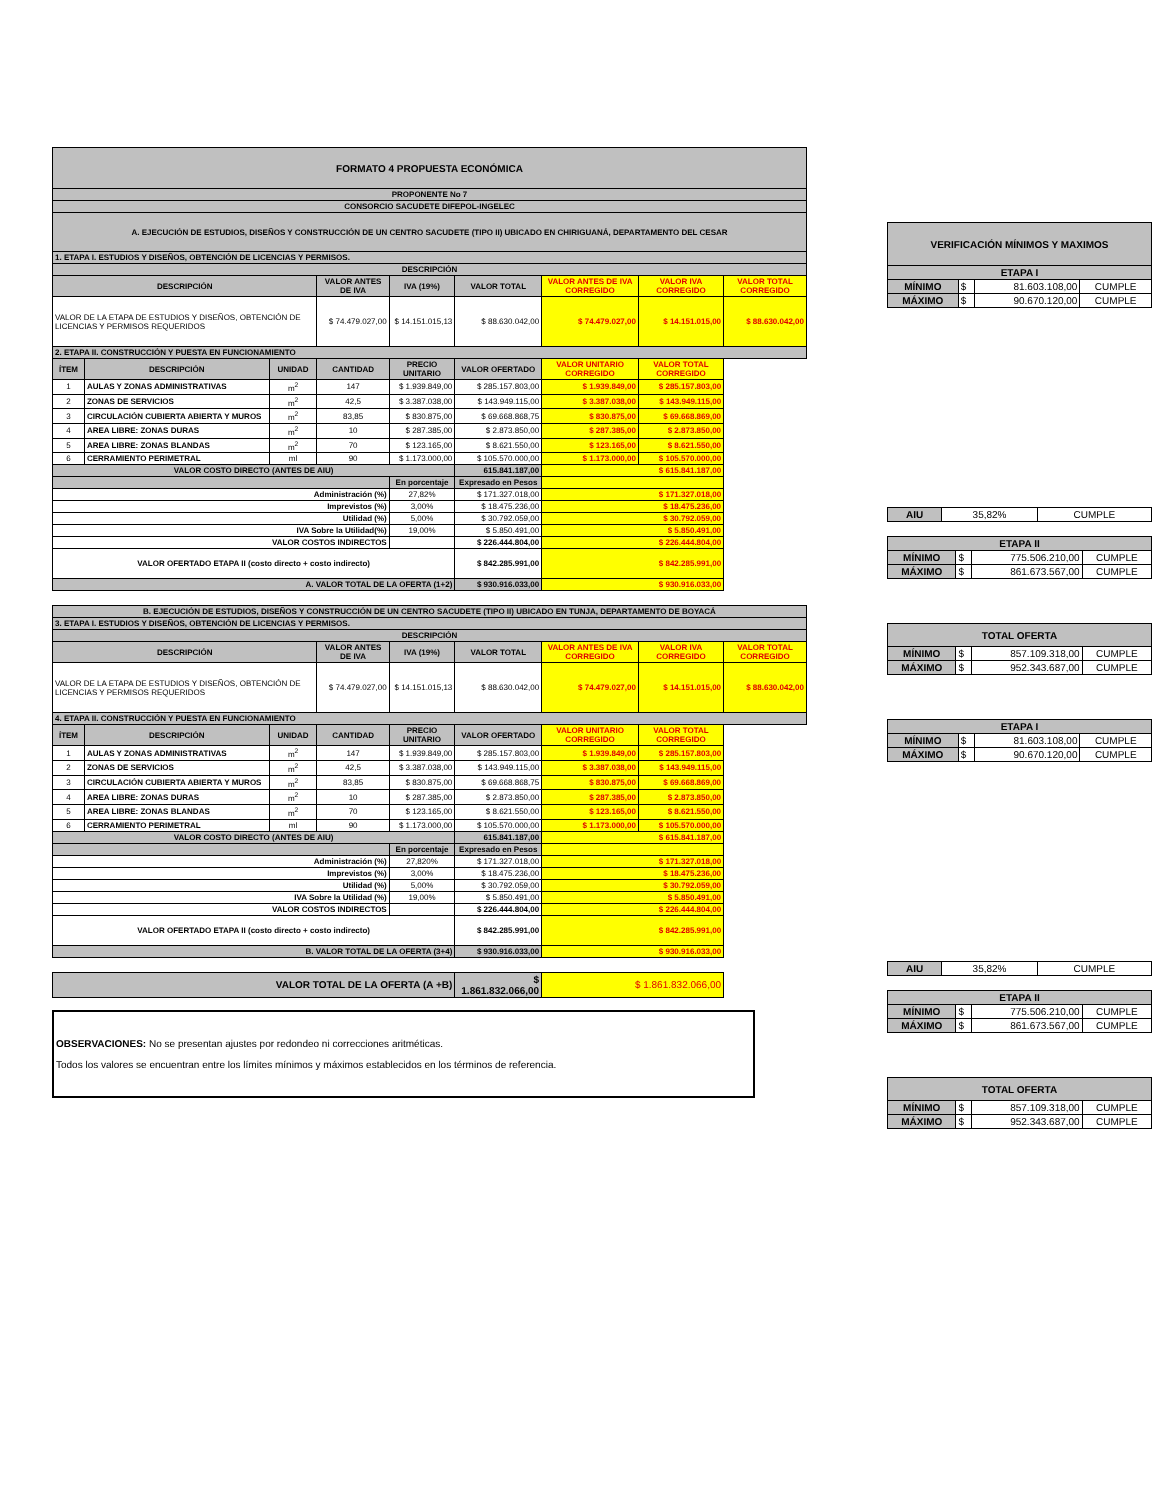| FORMATO 4 PROPUESTA ECONÓMICA | | | | | | | | |
| --- | --- | --- | --- | --- | --- | --- | --- | --- |
| PROPONENTE No 7 | | | | | | | | |
| CONSORCIO SACUDETE DIFEPOL-INGELEC | | | | | | | | |
| A. EJECUCIÓN DE ESTUDIOS, DISEÑOS Y CONSTRUCCIÓN DE UN CENTRO SACUDETE (TIPO II) UBICADO EN CHIRIGUANÁ, DEPARTAMENTO DEL CESAR | | | | | | | | |
| 1. ETAPA I. ESTUDIOS Y DISEÑOS, OBTENCIÓN DE LICENCIAS Y PERMISOS. | | | | | | | | |
| DESCRIPCIÓN | | | | | | | | |
| DESCRIPCIÓN | | | VALOR ANTES DE IVA | IVA (19%) | VALOR TOTAL | VALOR ANTES DE IVA CORREGIDO | VALOR IVA CORREGIDO | VALOR TOTAL CORREGIDO |
| VALOR DE LA ETAPA DE ESTUDIOS Y DISEÑOS, OBTENCIÓN DE LICENCIAS Y PERMISOS REQUERIDOS | | | $ 74.479.027,00 | $ 14.151.015,13 | $ 88.630.042,00 | $ 74.479.027,00 | $ 14.151.015,00 | $ 88.630.042,00 |
| 2. ETAPA II. CONSTRUCCIÓN Y PUESTA EN FUNCIONAMIENTO | | | | | | | | |
| ÍTEM | DESCRIPCIÓN | UNIDAD | CANTIDAD | PRECIO UNITARIO | VALOR OFERTADO | VALOR UNITARIO CORREGIDO | VALOR TOTAL CORREGIDO | |
| 1 | AULAS Y ZONAS ADMINISTRATIVAS | m<sup>2</sup> | 147 | $ 1.939.849,00 | $ 285.157.803,00 | $ 1.939.849,00 | $ 285.157.803,00 | |
| 2 | ZONAS DE SERVICIOS | m<sup>2</sup> | 42,5 | $ 3.387.038,00 | $ 143.949.115,00 | $ 3.387.038,00 | $ 143.949.115,00 | |
| 3 | CIRCULACIÓN CUBIERTA ABIERTA Y MUROS | m<sup>2</sup> | 83,85 | $ 830.875,00 | $ 69.668.868,75 | $ 830.875,00 | $ 69.668.869,00 | |
| 4 | AREA LIBRE: ZONAS DURAS | m<sup>2</sup> | 10 | $ 287.385,00 | $ 2.873.850,00 | $ 287.385,00 | $ 2.873.850,00 | |
| 5 | AREA LIBRE: ZONAS BLANDAS | m<sup>2</sup> | 70 | $ 123.165,00 | $ 8.621.550,00 | $ 123.165,00 | $ 8.621.550,00 | |
| 6 | CERRAMIENTO PERIMETRAL | ml | 90 | $ 1.173.000,00 | $ 105.570.000,00 | $ 1.173.000,00 | $ 105.570.000,00 | |
| VALOR COSTO DIRECTO (ANTES DE AIU) | | | | | 615.841.187,00 | $ 615.841.187,00 | | |
| | | | | En porcentaje | Expresado en Pesos | | | |
| Administración (%) | | | | 27,82% | $ 171.327.018,00 | $ 171.327.018,00 | | |
| Imprevistos (%) | | | | 3,00% | $ 18.475.236,00 | $ 18.475.236,00 | | |
| Utilidad (%) | | | | 5,00% | $ 30.792.059,00 | $ 30.792.059,00 | | |
| IVA Sobre la Utilidad(%) | | | | 19,00% | $ 5.850.491,00 | $ 5.850.491,00 | | |
| VALOR COSTOS INDIRECTOS | | | | | $ 226.444.804,00 | $ 226.444.804,00 | | |
| VALOR OFERTADO ETAPA II (costo directo + costo indirecto) | | | | | $ 842.285.991,00 | $ 842.285.991,00 | | |
| A. VALOR TOTAL DE LA OFERTA (1+2) | | | | | $ 930.916.033,00 | $ 930.916.033,00 | | |
| B. EJECUCIÓN DE ESTUDIOS, DISEÑOS Y CONSTRUCCIÓN DE UN CENTRO SACUDETE (TIPO II) UBICADO EN TUNJA, DEPARTAMENTO DE BOYACÁ | | | | | | | | |
| 3. ETAPA I. ESTUDIOS Y DISEÑOS, OBTENCIÓN DE LICENCIAS Y PERMISOS. | | | | | | | | |
| DESCRIPCIÓN | | | | | | | | |
| DESCRIPCIÓN | | | VALOR ANTES DE IVA | IVA (19%) | VALOR TOTAL | VALOR ANTES DE IVA CORREGIDO | VALOR IVA CORREGIDO | VALOR TOTAL CORREGIDO |
| VALOR DE LA ETAPA DE ESTUDIOS Y DISEÑOS, OBTENCIÓN DE LICENCIAS Y PERMISOS REQUERIDOS | | | $ 74.479.027,00 | $ 14.151.015,13 | $ 88.630.042,00 | $ 74.479.027,00 | $ 14.151.015,00 | $ 88.630.042,00 |
| 4. ETAPA II. CONSTRUCCIÓN Y PUESTA EN FUNCIONAMIENTO | | | | | | | | |
| ÍTEM | DESCRIPCIÓN | UNIDAD | CANTIDAD | PRECIO UNITARIO | VALOR OFERTADO | VALOR UNITARIO CORREGIDO | VALOR TOTAL CORREGIDO | |
| 1 | AULAS Y ZONAS ADMINISTRATIVAS | m<sup>2</sup> | 147 | $ 1.939.849,00 | $ 285.157.803,00 | $ 1.939.849,00 | $ 285.157.803,00 | |
| 2 | ZONAS DE SERVICIOS | m<sup>2</sup> | 42,5 | $ 3.387.038,00 | $ 143.949.115,00 | $ 3.387.038,00 | $ 143.949.115,00 | |
| 3 | CIRCULACIÓN CUBIERTA ABIERTA Y MUROS | m<sup>2</sup> | 83,85 | $ 830.875,00 | $ 69.668.868,75 | $ 830.875,00 | $ 69.668.869,00 | |
| 4 | AREA LIBRE: ZONAS DURAS | m<sup>2</sup> | 10 | $ 287.385,00 | $ 2.873.850,00 | $ 287.385,00 | $ 2.873.850,00 | |
| 5 | AREA LIBRE: ZONAS BLANDAS | m<sup>2</sup> | 70 | $ 123.165,00 | $ 8.621.550,00 | $ 123.165,00 | $ 8.621.550,00 | |
| 6 | CERRAMIENTO PERIMETRAL | ml | 90 | $ 1.173.000,00 | $ 105.570.000,00 | $ 1.173.000,00 | $ 105.570.000,00 | |
| VALOR COSTO DIRECTO (ANTES DE AIU) | | | | | 615.841.187,00 | $ 615.841.187,00 | | |
| | | | | En porcentaje | Expresado en Pesos | | | |
| Administración (%) | | | | 27,820% | $ 171.327.018,00 | $ 171.327.018,00 | | |
| Imprevistos (%) | | | | 3,00% | $ 18.475.236,00 | $ 18.475.236,00 | | |
| Utilidad (%) | | | | 5,00% | $ 30.792.059,00 | $ 30.792.059,00 | | |
| IVA Sobre la Utilidad (%) | | | | 19,00% | $ 5.850.491,00 | $ 5.850.491,00 | | |
| VALOR COSTOS INDIRECTOS | | | | | $ 226.444.804,00 | $ 226.444.804,00 | | |
| VALOR OFERTADO ETAPA II (costo directo + costo indirecto) | | | | | $ 842.285.991,00 | $ 842.285.991,00 | | |
| B. VALOR TOTAL DE LA OFERTA (3+4) | | | | | $ 930.916.033,00 | $ 930.916.033,00 | | |
| VALOR TOTAL DE LA OFERTA (A +B) | | | | | $ 1.861.832.066,00 | $ 1.861.832.066,00 | | |
OBSERVACIONES: No se presentan ajustes por redondeo ni correcciones aritméticas.
Todos los valores se encuentran entre los límites mínimos y máximos establecidos en los términos de referencia.
| VERIFICACIÓN MÍNIMOS Y MAXIMOS | | | |
| --- | --- | --- | --- |
| ETAPA I | | | |
| MÍNIMO | $ | 81.603.108,00 | CUMPLE |
| MÁXIMO | $ | 90.670.120,00 | CUMPLE |
| AIU | 35,82% | CUMPLE |
| ETAPA II | | | |
| --- | --- | --- | --- |
| MÍNIMO | $ | 775.506.210,00 | CUMPLE |
| MÁXIMO | $ | 861.673.567,00 | CUMPLE |
| TOTAL OFERTA | | | |
| --- | --- | --- | --- |
| MÍNIMO | $ | 857.109.318,00 | CUMPLE |
| MÁXIMO | $ | 952.343.687,00 | CUMPLE |
| ETAPA I | | | |
| --- | --- | --- | --- |
| MÍNIMO | $ | 81.603.108,00 | CUMPLE |
| MÁXIMO | $ | 90.670.120,00 | CUMPLE |
| AIU | 35,82% | CUMPLE |
| ETAPA II | | | |
| --- | --- | --- | --- |
| MÍNIMO | $ | 775.506.210,00 | CUMPLE |
| MÁXIMO | $ | 861.673.567,00 | CUMPLE |
| TOTAL OFERTA | | | |
| --- | --- | --- | --- |
| MÍNIMO | $ | 857.109.318,00 | CUMPLE |
| MÁXIMO | $ | 952.343.687,00 | CUMPLE |